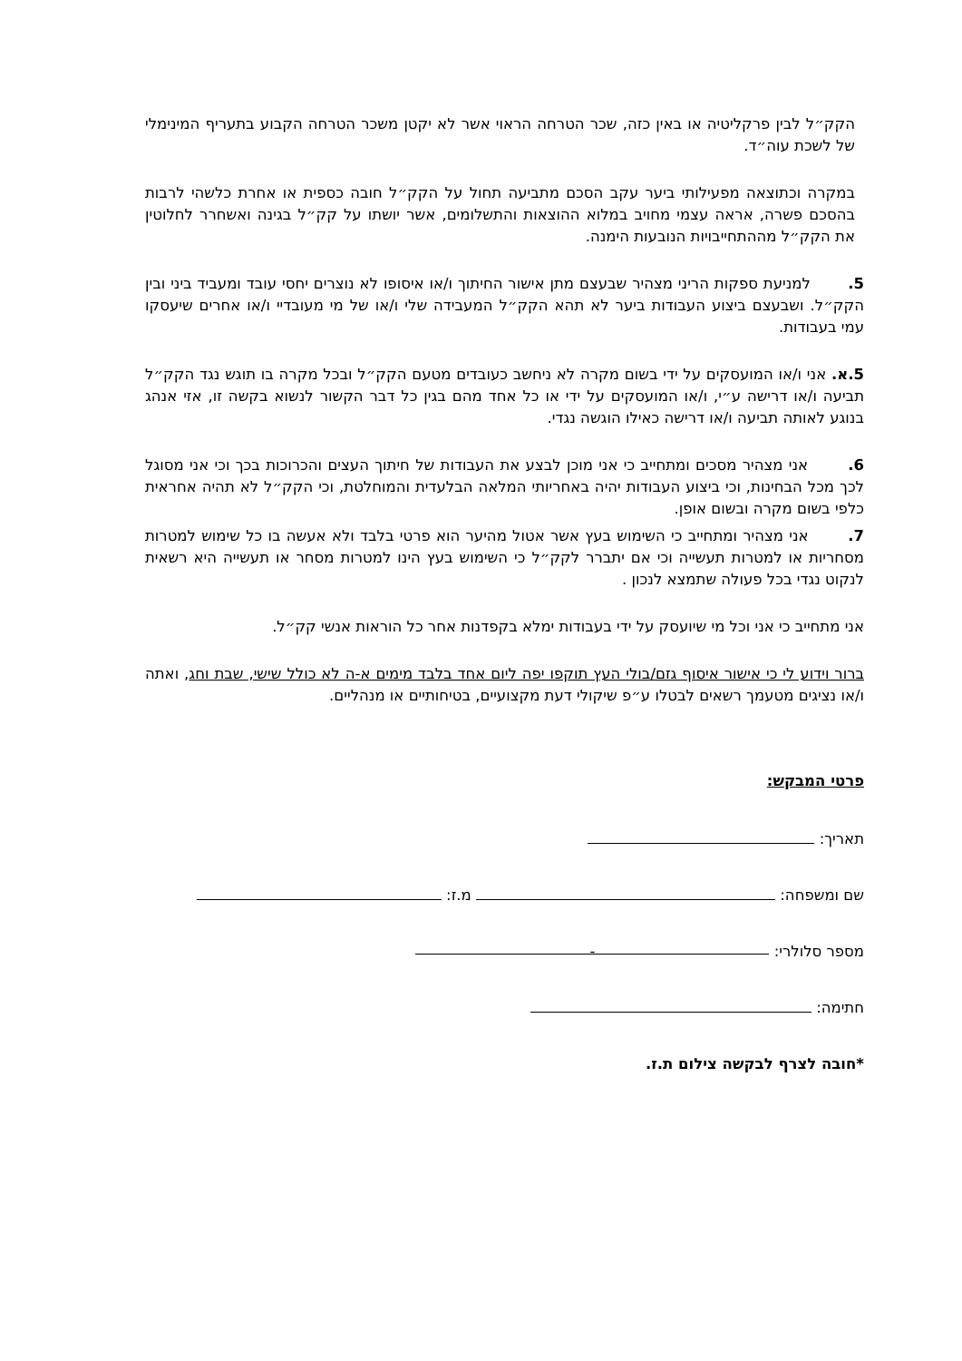הקק״ל לבין פרקליטיה או באין כזה, שכר הטרחה הראוי אשר לא יקטן משכר הטרחה הקבוע בתעריף המינימלי של לשכת עוה״ד.
במקרה וכתוצאה מפעילותי ביער עקב הסכם מתביעה תחול על הקק״ל חובה כספית או אחרת כלשהי לרבות בהסכם פשרה, אראה עצמי מחויב במלוא ההוצאות והתשלומים, אשר יושתו על קק״ל בגינה ואשחרר לחלוטין את הקק״ל מההתחייבויות הנובעות הימנה.
5. למניעת ספקות הריני מצהיר שבעצם מתן אישור החיתוך ו/או איסופו לא נוצרים יחסי עובד ומעביד ביני ובין הקק״ל. ושבעצם ביצוע העבודות ביער לא תהא הקק״ל המעבידה שלי ו/או של מי מעובדיי ו/או אחרים שיעסקו עמי בעבודות.
5.א. אני ו/או המועסקים על ידי בשום מקרה לא ניחשב כעובדים מטעם הקק״ל ובכל מקרה בו תוגש נגד הקק״ל תביעה ו/או דרישה ע״י, ו/או המועסקים על ידי או כל אחד מהם בגין כל דבר הקשור לנשוא בקשה זו, אזי אנהג בנוגע לאותה תביעה ו/או דרישה כאילו הוגשה נגדי.
6. אני מצהיר מסכים ומתחייב כי אני מוכן לבצע את העבודות של חיתוך העצים והכרוכות בכך וכי אני מסוגל לכך מכל הבחינות, וכי ביצוע העבודות יהיה באחריותי המלאה הבלעדית והמוחלטת, וכי הקק״ל לא תהיה אחראית כלפי בשום מקרה ובשום אופן.
7. אני מצהיר ומתחייב כי השימוש בעץ אשר אטול מהיער הוא פרטי בלבד ולא אעשה בו כל שימוש למטרות מסחריות או למטרות תעשייה וכי אם יתברר לקק״ל כי השימוש בעץ הינו למטרות מסחר או תעשייה היא רשאית לנקוט נגדי בכל פעולה שתמצא לנכון .
אני מתחייב כי אני וכל מי שיועסק על ידי בעבודות ימלא בקפדנות אחר כל הוראות אנשי קק״ל.
ברור וידוע לי כי אישור איסוף גזם/בולי העץ תוקפו יפה ליום אחד בלבד מימים א-ה לא כולל שישי, שבת וחג, ואתה ו/או נציגים מטעמך רשאים לבטלו ע״פ שיקולי דעת מקצועיים, בטיחותיים או מנהליים.
פרטי המבקש:
תאריך:
שם ומשפחה: מ.ז:
מספר סלולרי: -
חתימה:
*חובה לצרף לבקשה צילום ת.ז.